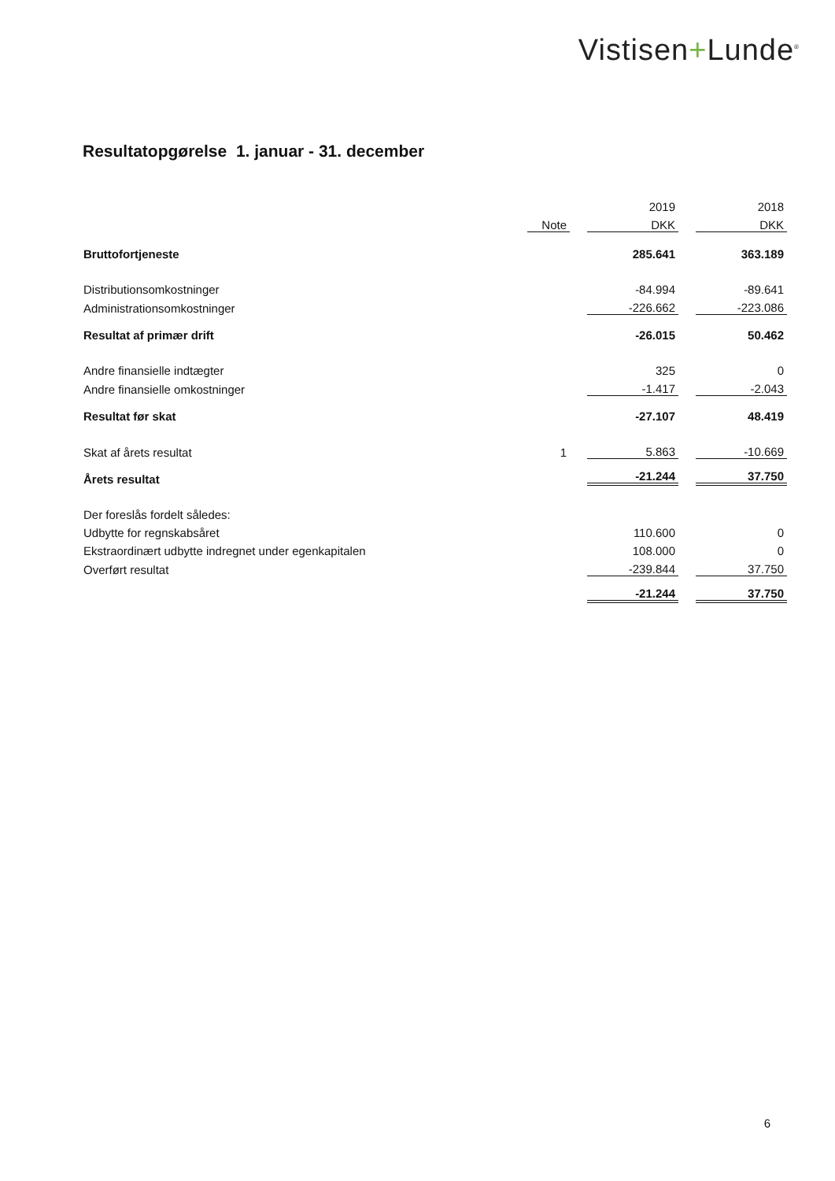Vistisen+Lunde<sup>®</sup>
Resultatopgørelse 1. januar - 31. december
| | | | 2019 | | 2018 |
| | Note | | DKK | | DKK |
| Bruttofortjeneste | | | 285.641 | | 363.189 |
| Distributionsomkostninger | | | -84.994 | | -89.641 |
| Administrationsomkostninger | | | -226.662 | | -223.086 |
| Resultat af primær drift | | | -26.015 | | 50.462 |
| Andre finansielle indtægter | | | 325 | | 0 |
| Andre finansielle omkostninger | | | -1.417 | | -2.043 |
| Resultat før skat | | | -27.107 | | 48.419 |
| Skat af årets resultat | 1 | | 5.863 | | -10.669 |
| Årets resultat | | | -21.244 | | 37.750 |
| Der foreslås fordelt således: | | | | | |
| Udbytte for regnskabsåret | | | 110.600 | | 0 |
| Ekstraordinært udbytte indregnet under egenkapitalen | | | 108.000 | | 0 |
| Overført resultat | | | -239.844 | | 37.750 |
| | | | -21.244 | | 37.750 |
6